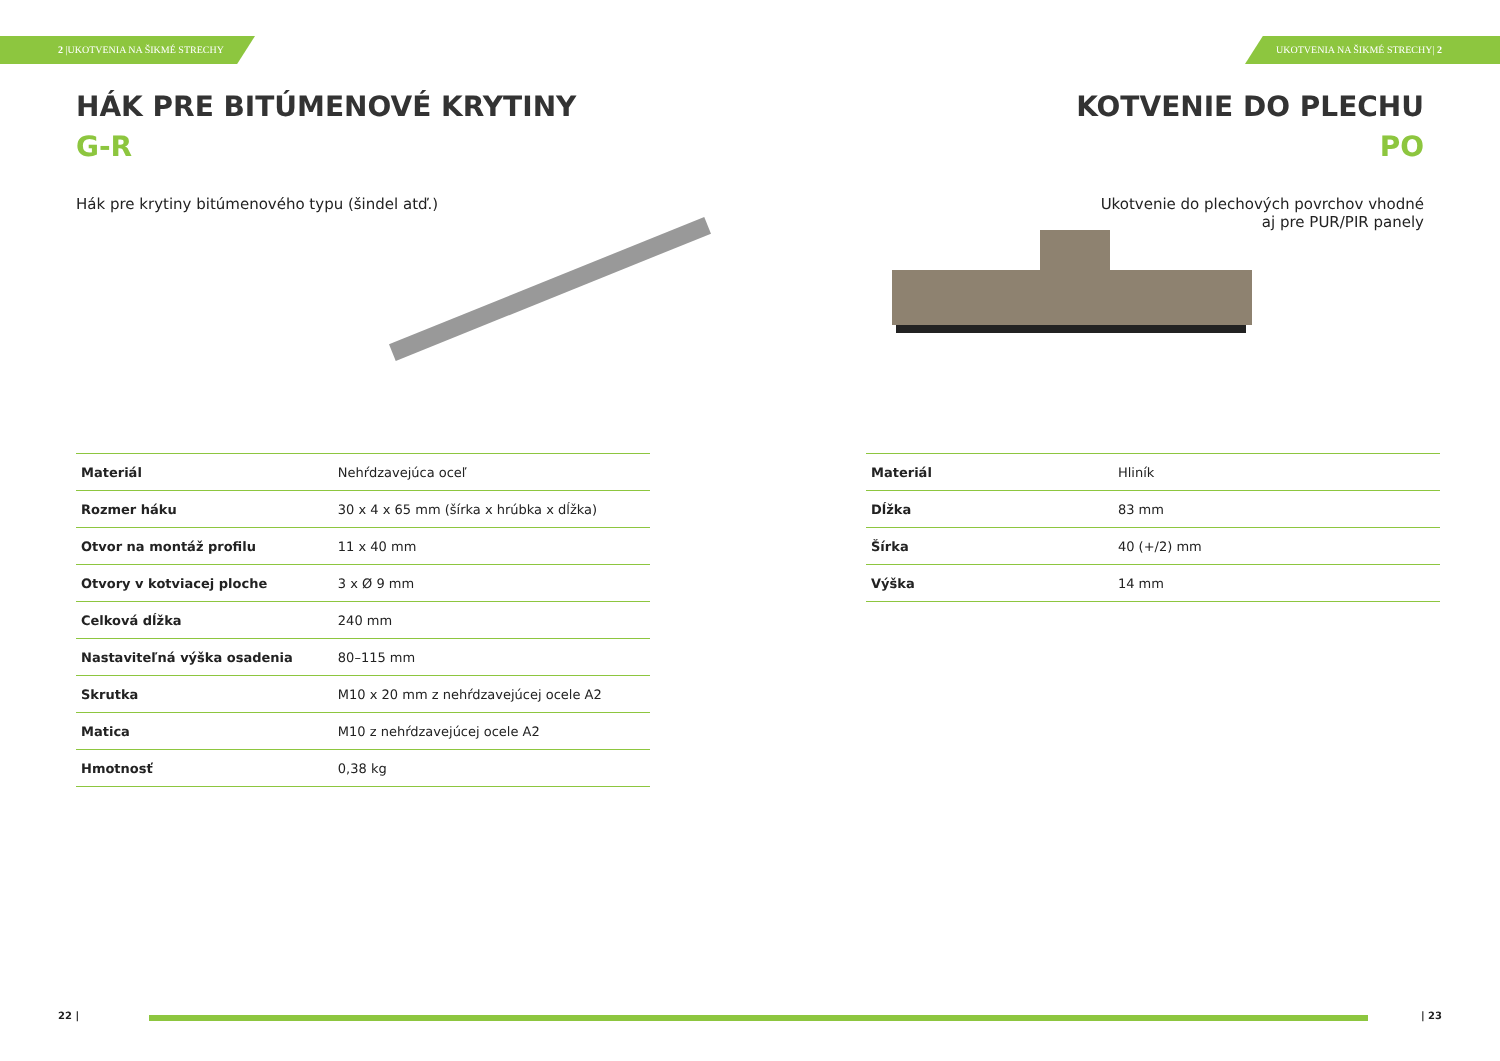2 |UKOTVENIA NA ŠIKMÉ STRECHY
HÁK PRE BITÚMENOVÉ KRYTINY
G-R
Hák pre krytiny bitúmenového typu (šindel atď.)
| Materiál | Nehŕdzavejúca oceľ |
| Rozmer háku | 30 x 4 x 65 mm (šírka x hrúbka x dĺžka) |
| Otvor na montáž profilu | 11 x 40 mm |
| Otvory v kotviacej ploche | 3 x Ø 9 mm |
| Celková dĺžka | 240 mm |
| Nastaviteľná výška osadenia | 80–115 mm |
| Skrutka | M10 x 20 mm z nehŕdzavejúcej ocele A2 |
| Matica | M10 z nehŕdzavejúcej ocele A2 |
| Hmotnosť | 0,38 kg |
22 |
UKOTVENIA NA ŠIKMÉ STRECHY| 2
KOTVENIE DO PLECHU
PO
Ukotvenie do plechových povrchov vhodné
aj pre PUR/PIR panely
| Materiál | Hliník |
| Dĺžka | 83 mm |
| Šírka | 40 (+/2) mm |
| Výška | 14 mm |
| 23